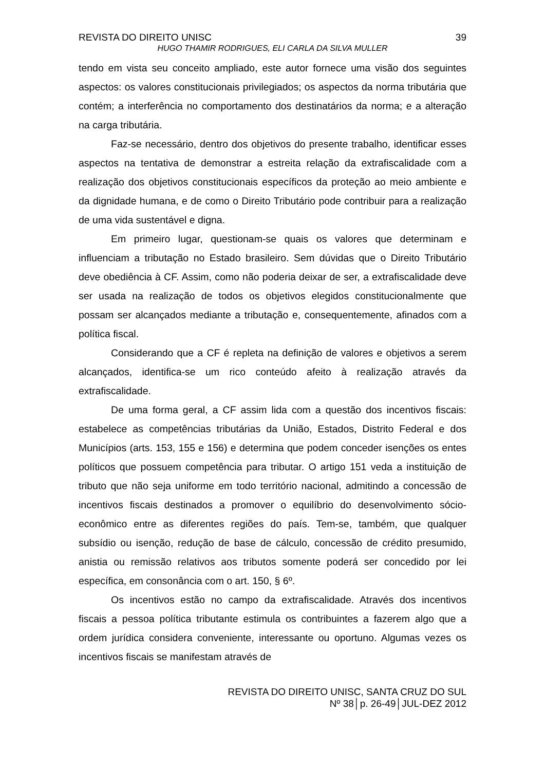REVISTA DO DIREITO UNISC 39
HUGO THAMIR RODRIGUES, ELI CARLA DA SILVA MULLER
tendo em vista seu conceito ampliado, este autor fornece uma visão dos seguintes aspectos: os valores constitucionais privilegiados; os aspectos da norma tributária que contém; a interferência no comportamento dos destinatários da norma; e a alteração na carga tributária.
Faz-se necessário, dentro dos objetivos do presente trabalho, identificar esses aspectos na tentativa de demonstrar a estreita relação da extrafiscalidade com a realização dos objetivos constitucionais específicos da proteção ao meio ambiente e da dignidade humana, e de como o Direito Tributário pode contribuir para a realização de uma vida sustentável e digna.
Em primeiro lugar, questionam-se quais os valores que determinam e influenciam a tributação no Estado brasileiro. Sem dúvidas que o Direito Tributário deve obediência à CF. Assim, como não poderia deixar de ser, a extrafiscalidade deve ser usada na realização de todos os objetivos elegidos constitucionalmente que possam ser alcançados mediante a tributação e, consequentemente, afinados com a política fiscal.
Considerando que a CF é repleta na definição de valores e objetivos a serem alcançados, identifica-se um rico conteúdo afeito à realização através da extrafiscalidade.
De uma forma geral, a CF assim lida com a questão dos incentivos fiscais: estabelece as competências tributárias da União, Estados, Distrito Federal e dos Municípios (arts. 153, 155 e 156) e determina que podem conceder isenções os entes políticos que possuem competência para tributar. O artigo 151 veda a instituição de tributo que não seja uniforme em todo território nacional, admitindo a concessão de incentivos fiscais destinados a promover o equilíbrio do desenvolvimento sócio-econômico entre as diferentes regiões do país. Tem-se, também, que qualquer subsídio ou isenção, redução de base de cálculo, concessão de crédito presumido, anistia ou remissão relativos aos tributos somente poderá ser concedido por lei específica, em consonância com o art. 150, § 6º.
Os incentivos estão no campo da extrafiscalidade. Através dos incentivos fiscais a pessoa política tributante estimula os contribuintes a fazerem algo que a ordem jurídica considera conveniente, interessante ou oportuno. Algumas vezes os incentivos fiscais se manifestam através de
REVISTA DO DIREITO UNISC, SANTA CRUZ DO SUL
Nº 38│p. 26-49│JUL-DEZ 2012